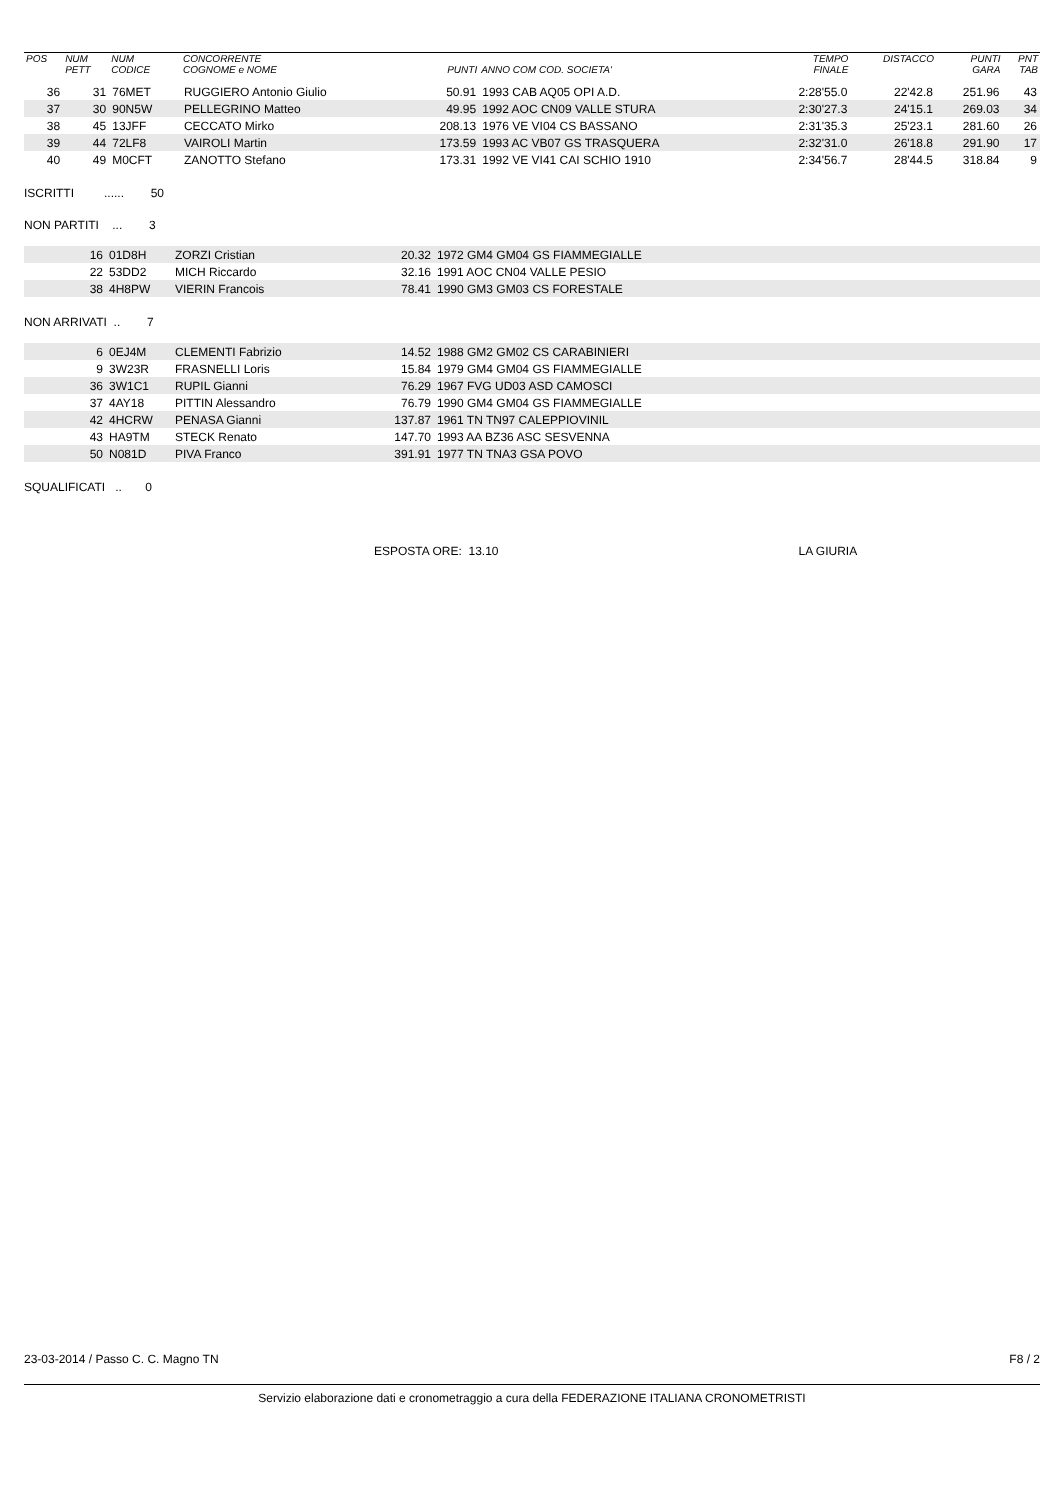| POS | NUM PETT | NUM CODICE | CONCORRENTE COGNOME e NOME | PUNTI | ANNO COM COD. SOCIETA' | TEMPO FINALE | DISTACCO | PUNTI GARA | PNT TAB |
| --- | --- | --- | --- | --- | --- | --- | --- | --- | --- |
| 36 | 31 | 76MET | RUGGIERO Antonio Giulio | 50.91 | 1993 CAB AQ05 OPI A.D. | 2:28'55.0 | 22'42.8 | 251.96 | 43 |
| 37 | 30 | 90N5W | PELLEGRINO Matteo | 49.95 | 1992 AOC CN09 VALLE STURA | 2:30'27.3 | 24'15.1 | 269.03 | 34 |
| 38 | 45 | 13JFF | CECCATO Mirko | 208.13 | 1976 VE VI04 CS BASSANO | 2:31'35.3 | 25'23.1 | 281.60 | 26 |
| 39 | 44 | 72LF8 | VAIROLI Martin | 173.59 | 1993 AC VB07 GS TRASQUERA | 2:32'31.0 | 26'18.8 | 291.90 | 17 |
| 40 | 49 | M0CFT | ZANOTTO Stefano | 173.31 | 1992 VE VI41 CAI SCHIO 1910 | 2:34'56.7 | 28'44.5 | 318.84 | 9 |
ISCRITTI ...... 50
NON PARTITI ... 3
| | 16 | 01D8H | ZORZI Cristian | 20.32 | 1972 GM4 GM04 GS FIAMMEGIALLE |
| | 22 | 53DD2 | MICH Riccardo | 32.16 | 1991 AOC CN04 VALLE PESIO |
| | 38 | 4H8PW | VIERIN Francois | 78.41 | 1990 GM3 GM03 CS FORESTALE |
NON ARRIVATI .. 7
| | 6 | 0EJ4M | CLEMENTI Fabrizio | 14.52 | 1988 GM2 GM02 CS CARABINIERI |
| | 9 | 3W23R | FRASNELLI Loris | 15.84 | 1979 GM4 GM04 GS FIAMMEGIALLE |
| | 36 | 3W1C1 | RUPIL Gianni | 76.29 | 1967 FVG UD03 ASD CAMOSCI |
| | 37 | 4AY18 | PITTIN Alessandro | 76.79 | 1990 GM4 GM04 GS FIAMMEGIALLE |
| | 42 | 4HCRW | PENASA Gianni | 137.87 | 1961 TN TN97 CALEPPIOVINIL |
| | 43 | HA9TM | STECK Renato | 147.70 | 1993 AA BZ36 ASC SESVENNA |
| | 50 | N081D | PIVA Franco | 391.91 | 1977 TN TNA3 GSA POVO |
SQUALIFICATI .. 0
ESPOSTA ORE: 13.10 LA GIURIA
23-03-2014 / Passo C. C. Magno TN F8 / 2
Servizio elaborazione dati e cronometraggio a cura della FEDERAZIONE ITALIANA CRONOMETRISTI